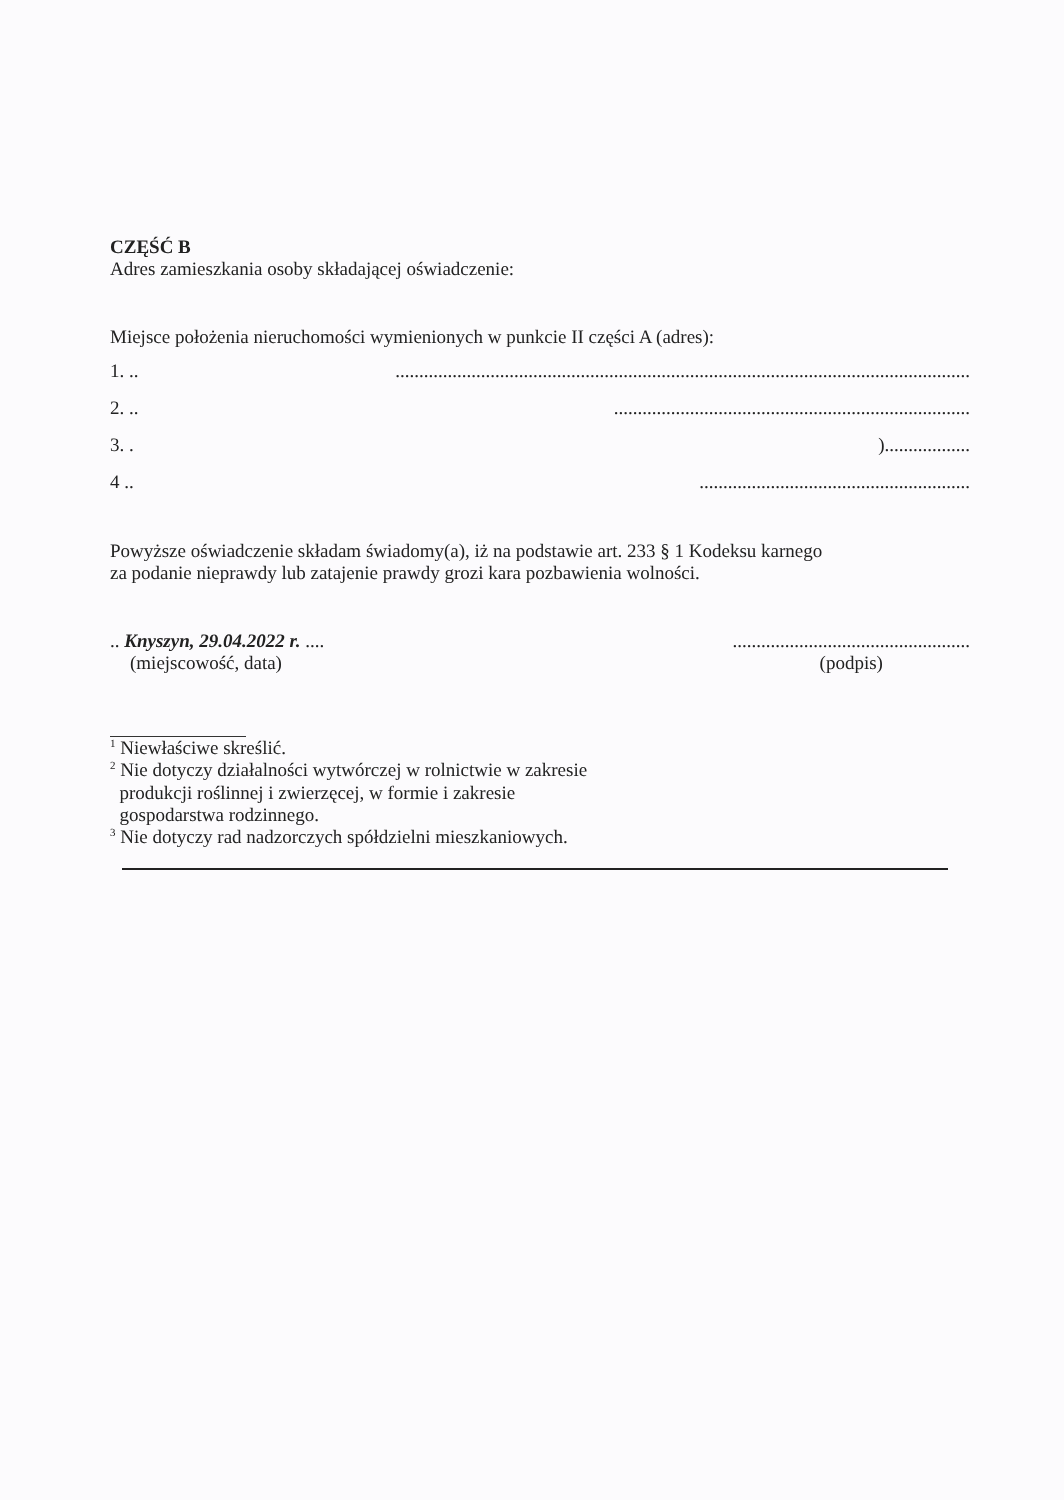CZĘŚĆ B
Adres zamieszkania osoby składającej oświadczenie:
Miejsce położenia nieruchomości wymienionych w punkcie II części A (adres):
1. ...........................................................................................................................
2. .............................................................................
3. .)..................
4 ...........................................................
Powyższe oświadczenie składam świadomy(a), iż na podstawie art. 233 § 1 Kodeksu karnego
za podanie nieprawdy lub zatajenie prawdy grozi kara pozbawienia wolności.
.. Knyszyn, 29.04.2022 r. ....
(miejscowość, data)
..................................................
(podpis)
<sup>1</sup> Niewłaściwe skreślić.
<sup>2</sup> Nie dotyczy działalności wytwórczej w rolnictwie w zakresie
produkcji roślinnej i zwierzęcej, w formie i zakresie
gospodarstwa rodzinnego.
<sup>3</sup> Nie dotyczy rad nadzorczych spółdzielni mieszkaniowych.